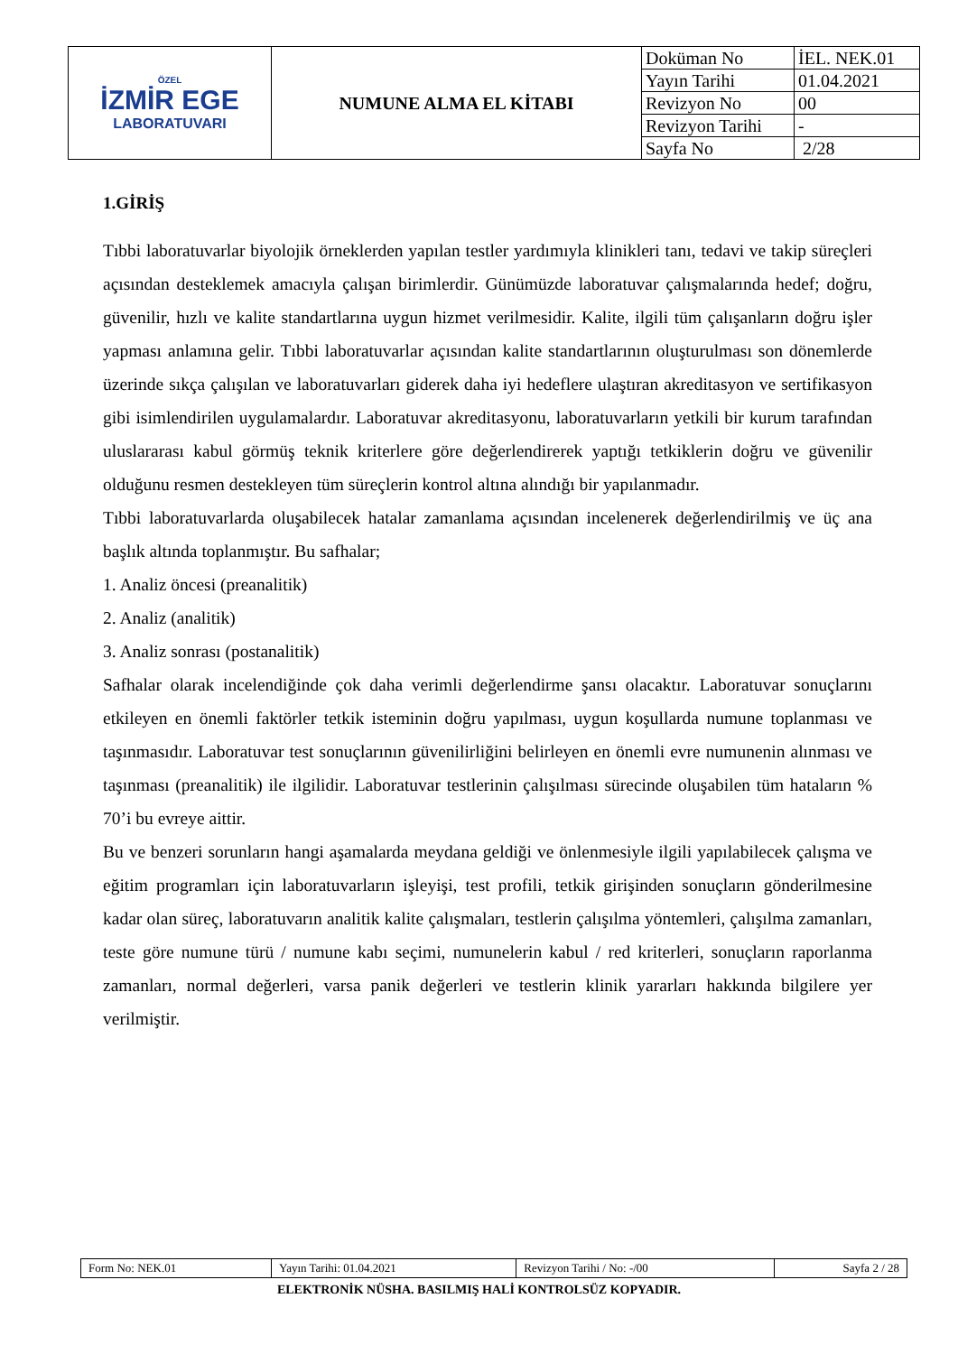| ÖZEL İZMİR EGE LABORATUVARI | NUMUNE ALMA EL KİTABI | Doküman No | İEL. NEK.01 |
| | | Yayın Tarihi | 01.04.2021 |
| | | Revizyon No | 00 |
| | | Revizyon Tarihi | - |
| | | Sayfa No | 2/28 |
1.GİRİŞ
Tıbbi laboratuvarlar biyolojik örneklerden yapılan testler yardımıyla klinikleri tanı, tedavi ve takip süreçleri açısından desteklemek amacıyla çalışan birimlerdir. Günümüzde laboratuvar çalışmalarında hedef; doğru, güvenilir, hızlı ve kalite standartlarına uygun hizmet verilmesidir. Kalite, ilgili tüm çalışanların doğru işler yapması anlamına gelir. Tıbbi laboratuvarlar açısından kalite standartlarının oluşturulması son dönemlerde üzerinde sıkça çalışılan ve laboratuvarları giderek daha iyi hedeflere ulaştıran akreditasyon ve sertifikasyon gibi isimlendirilen uygulamalardır. Laboratuvar akreditasyonu, laboratuvarların yetkili bir kurum tarafından uluslararası kabul görmüş teknik kriterlere göre değerlendirerek yaptığı tetkiklerin doğru ve güvenilir olduğunu resmen destekleyen tüm süreçlerin kontrol altına alındığı bir yapılanmadır.
Tıbbi laboratuvarlarda oluşabilecek hatalar zamanlama açısından incelenerek değerlendirilmiş ve üç ana başlık altında toplanmıştır. Bu safhalar;
1. Analiz öncesi (preanalitik)
2. Analiz (analitik)
3. Analiz sonrası (postanalitik)
Safhalar olarak incelendiğinde çok daha verimli değerlendirme şansı olacaktır. Laboratuvar sonuçlarını etkileyen en önemli faktörler tetkik isteminin doğru yapılması, uygun koşullarda numune toplanması ve taşınmasıdır. Laboratuvar test sonuçlarının güvenilirliğini belirleyen en önemli evre numunenin alınması ve taşınması (preanalitik) ile ilgilidir. Laboratuvar testlerinin çalışılması sürecinde oluşabilen tüm hataların % 70’i bu evreye aittir.
Bu ve benzeri sorunların hangi aşamalarda meydana geldiği ve önlenmesiyle ilgili yapılabilecek çalışma ve eğitim programları için laboratuvarların işleyişi, test profili, tetkik girişinden sonuçların gönderilmesine kadar olan süreç, laboratuvarın analitik kalite çalışmaları, testlerin çalışılma yöntemleri, çalışılma zamanları, teste göre numune türü / numune kabı seçimi, numunelerin kabul / red kriterleri, sonuçların raporlanma zamanları, normal değerleri, varsa panik değerleri ve testlerin klinik yararları hakkında bilgilere yer verilmiştir.
| Form No: NEK.01 | Yayın Tarihi: 01.04.2021 | Revizyon Tarihi / No: -/00 | Sayfa 2 / 28 |
ELEKTRONİK NÜSHA. BASILMIŞ HALİ KONTROLSÜZ KOPYADIR.